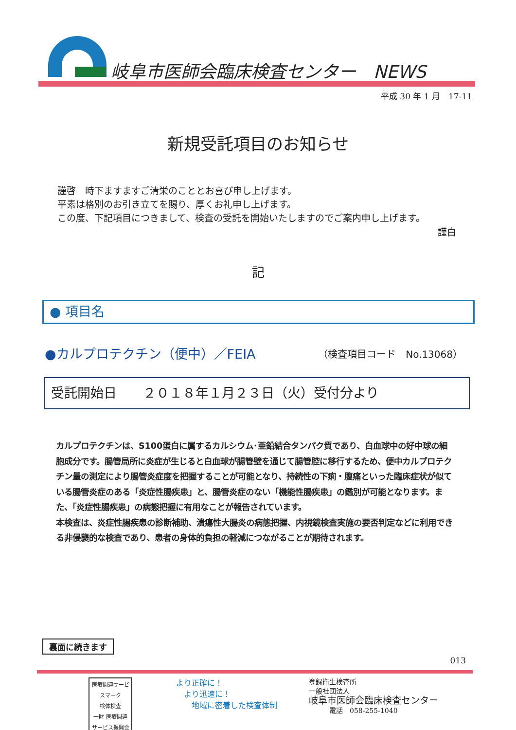岐阜市医師会臨床検査センター　NEWS
平成 30 年 1 月　17-11
新規受託項目のお知らせ
謹啓　時下ますますご清栄のこととお喜び申し上げます。
平素は格別のお引き立てを賜り、厚くお礼申し上げます。
この度、下記項目につきまして、検査の受託を開始いたしますのでご案内申し上げます。
謹白
記
● 項目名
●カルプロテクチン（便中）／FEIA （検査項目コード　No.13068）
受託開始日　　２０１８年１月２３日（火）受付分より
カルプロテクチンは、S100蛋白に属するカルシウム･亜鉛結合タンパク質であり、白血球中の好中球の細胞成分です。腸管局所に炎症が生じると白血球が腸管壁を通じて腸管腔に移行するため、便中カルプロテクチン量の測定により腸管炎症度を把握することが可能となり、持続性の下痢・腹痛といった臨床症状が似ている腸管炎症のある「炎症性腸疾患」と、腸管炎症のない「機能性腸疾患」の鑑別が可能となります。また、「炎症性腸疾患」の病態把握に有用なことが報告されています。
本検査は、炎症性腸疾患の診断補助、潰瘍性大腸炎の病態把握、内視鏡検査実施の要否判定などに利用できる非侵襲的な検査であり、患者の身体的負担の軽減につながることが期待されます。
裏面に続きます
013
医療関連サービスマーク
検体検査
一財 医療関連サービス振興会
より正確に！
　より迅速に！
　　地域に密着した検査体制
登録衛生検査所
一般社団法人
岐阜市医師会臨床検査センター
　　　電話　058-255-1040